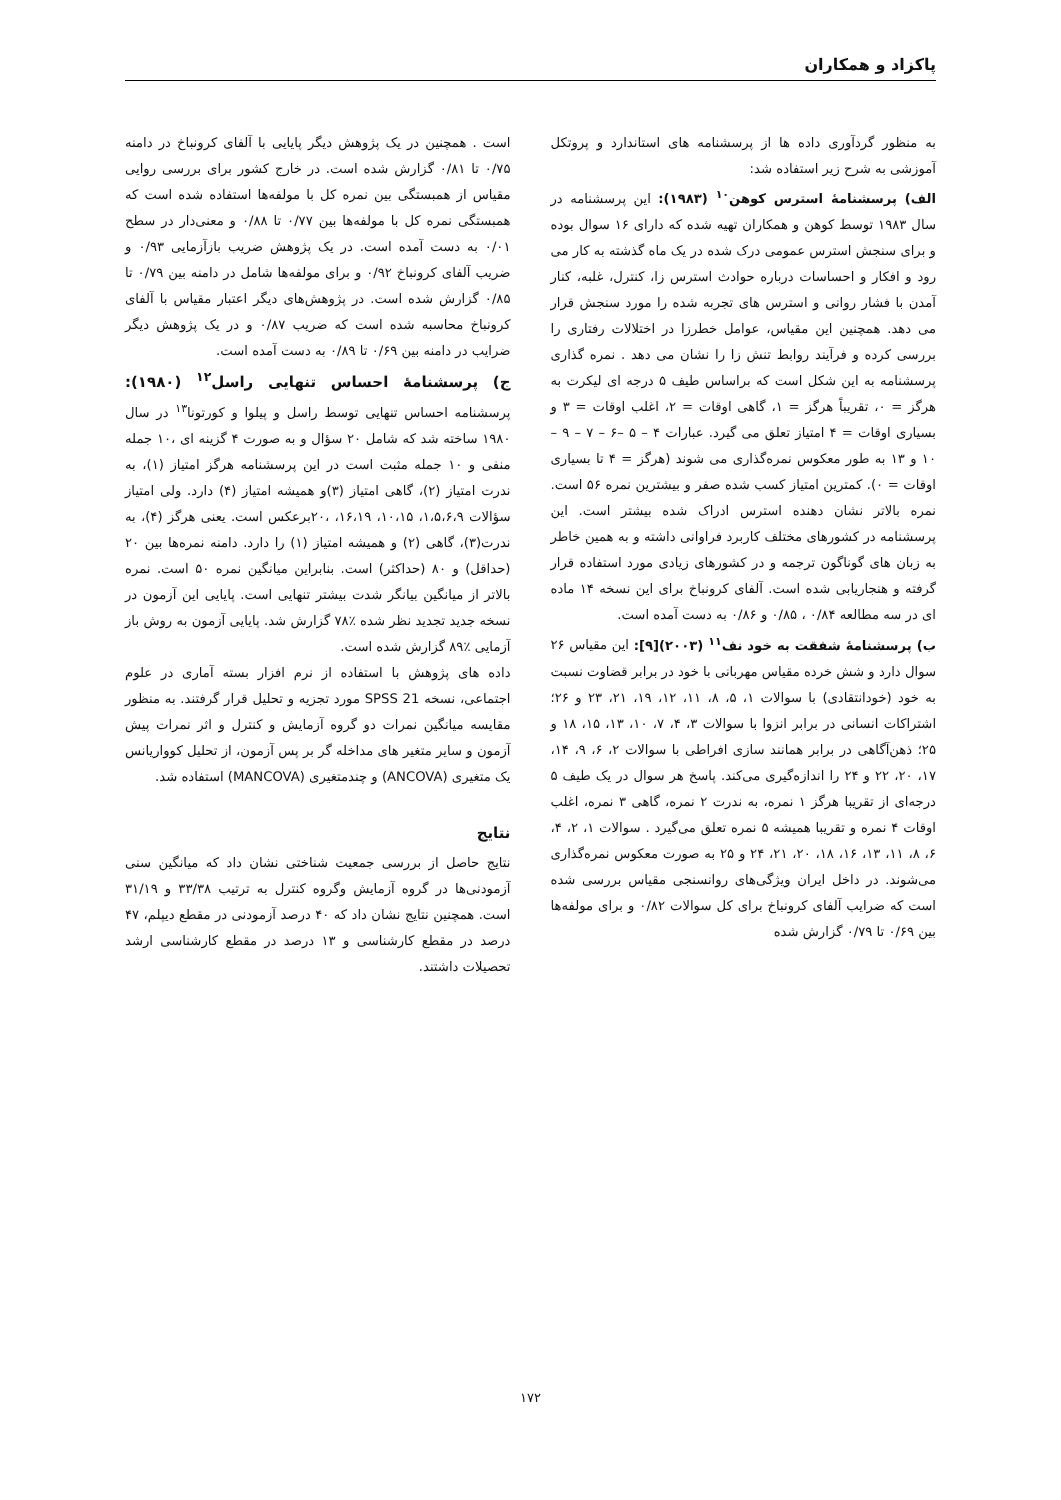پاکزاد و همکاران
به منظور گردآوری داده ها از پرسشنامه های استاندارد و پروتکل آموزشی به شرح زیر استفاده شد:
الف) پرسشنامۀ استرس کوهن<sup>۱۰</sup> (۱۹۸۳): این پرسشنامه در سال ۱۹۸۳ توسط کوهن و همکاران تهیه شده که دارای ۱۶ سوال بوده و برای سنجش استرس عمومی درک شده در یک ماه گذشته به کار می رود و افکار و احساسات درباره حوادث استرس زا، کنترل، غلبه، کنار آمدن با فشار روانی و استرس های تجربه شده را مورد سنجش قرار می دهد. همچنین این مقیاس، عوامل خطرزا در اختلالات رفتاری را بررسی کرده و فرآیند روابط تنش زا را نشان می دهد . نمره گذاری پرسشنامه به این شکل است که براساس طیف ۵ درجه ای لیکرت به هرگز = ۰، تقریباً هرگز = ۱، گاهی اوقات = ۲، اغلب اوقات = ۳ و بسیاری اوقات = ۴ امتیاز تعلق می گیرد. عبارات ۴ – ۵ –۶ – ۷ – ۹ – ۱۰ و ۱۳ به طور معکوس نمره‌گذاری می شوند (هرگز = ۴ تا بسیاری اوقات = ۰). کمترین امتیاز کسب شده صفر و بیشترین نمره ۵۶ است. نمره بالاتر نشان دهنده استرس ادراک شده بیشتر است. این پرسشنامه در کشورهای مختلف کاربرد فراوانی داشته و به همین خاطر به زبان های گوناگون ترجمه و در کشورهای زیادی مورد استفاده قرار گرفته و هنجاریابی شده است. آلفای کرونباخ برای این نسخه ۱۴ ماده ای در سه مطالعه ۰/۸۴ ، ۰/۸۵ و ۰/۸۶ به دست آمده است.
ب) پرسشنامۀ شفقت به خود نف<sup>۱۱</sup> (۲۰۰۳)[۹]: این مقیاس ۲۶ سوال دارد و شش خرده مقیاس مهربانی با خود در برابر قضاوت نسبت به خود (خودانتقادی) با سوالات ۱، ۵، ۸، ۱۱، ۱۲، ۱۹، ۲۱، ۲۳ و ۲۶؛ اشتراکات انسانی در برابر انزوا با سوالات ۳، ۴، ۷، ۱۰، ۱۳، ۱۵، ۱۸ و ۲۵؛ ذهن‌آگاهی در برابر همانند سازی افراطی با سوالات ۲، ۶، ۹، ۱۴، ۱۷، ۲۰، ۲۲ و ۲۴ را اندازه‌گیری می‌کند. پاسخ هر سوال در یک طیف ۵ درجه‌ای از تقریبا هرگز ۱ نمره، به ندرت ۲ نمره، گاهی ۳ نمره، اغلب اوقات ۴ نمره و تقریبا همیشه ۵ نمره تعلق می‌گیرد . سوالات ۱، ۲، ۴، ۶، ۸، ۱۱، ۱۳، ۱۶، ۱۸، ۲۰، ۲۱، ۲۴ و ۲۵ به صورت معکوس نمره‌گذاری می‌شوند. در داخل ایران ویژگی‌های روانسنجی مقیاس بررسی شده است که ضرایب آلفای کرونباخ برای کل سوالات ۰/۸۲ و برای مولفه‌ها بین ۰/۶۹ تا ۰/۷۹ گزارش شده
است . همچنین در یک پژوهش دیگر پایایی با آلفای کرونباخ در دامنه ۰/۷۵ تا ۰/۸۱ گزارش شده است. در خارج کشور برای بررسی روایی مقیاس از همبستگی بین نمره کل با مولفه‌ها استفاده شده است که همبستگی نمره کل با مولفه‌ها بین ۰/۷۷ تا ۰/۸۸ و معنی‌دار در سطح ۰/۰۱ به دست آمده است. در یک پژوهش ضریب بازآزمایی ۰/۹۳ و ضریب آلفای کرونباخ ۰/۹۲ و برای مولفه‌ها شامل در دامنه بین ۰/۷۹ تا ۰/۸۵ گزارش شده است. در پژوهش‌های دیگر اعتبار مقیاس با آلفای کرونباخ محاسبه شده است که ضریب ۰/۸۷ و در یک پژوهش دیگر ضرایب در دامنه بین ۰/۶۹ تا ۰/۸۹ به دست آمده است.
ج) پرسشنامۀ احساس تنهایی راسل<sup>۱۲</sup> (۱۹۸۰): پرسشنامه احساس تنهایی توسط راسل و پیلوا و کورتونا<sup>۱۳</sup> در سال ۱۹۸۰ ساخته شد که شامل ۲۰ سؤال و به صورت ۴ گزینه ای ،۱۰ جمله منفی و ۱۰ جمله مثبت است در این پرسشنامه هرگز امتیاز (۱)، به ندرت امتیاز (۲)، گاهی امتیاز (۳)و همیشه امتیاز (۴) دارد. ولی امتیاز سؤالات ۱،۵،۶،۹، ۱۰،۱۵، ۱۶،۱۹، ،۲۰برعکس است. یعنی هرگز (۴)، به ندرت(۳)، گاهی (۲) و همیشه امتیاز (۱) را دارد. دامنه نمره‌ها بین ۲۰ (حداقل) و ۸۰ (حداکثر) است. بنابراین میانگین نمره ۵۰ است. نمره بالاتر از میانگین بیانگر شدت بیشتر تنهایی است. پایایی این آزمون در نسخه جدید تجدید نظر شده ٪۷۸ گزارش شد. پایایی آزمون به روش باز آزمایی ٪۸۹ گزارش شده است.
داده های پژوهش با استفاده از نرم افزار بسته آماری در علوم اجتماعی، نسخه SPSS 21 مورد تجزیه و تحلیل قرار گرفتند. به منظور مقایسه میانگین نمرات دو گروه آزمایش و کنترل و اثر نمرات پیش آزمون و سایر متغیر های مداخله گر بر پس آزمون، از تحلیل کوواریانس یک متغیری (ANCOVA) و چندمتغیری (MANCOVA) استفاده شد.
نتایج
نتایج حاصل از بررسی جمعیت شناختی نشان داد که میانگین سنی آزمودنی‌ها در گروه آزمایش وگروه کنترل به ترتیب ۳۳/۳۸ و ۳۱/۱۹ است. همچنین نتایج نشان داد که ۴۰ درصد آزمودنی در مقطع دیپلم، ۴۷ درصد در مقطع کارشناسی و ۱۳ درصد در مقطع کارشناسی ارشد تحصیلات داشتند.
۱۷۲